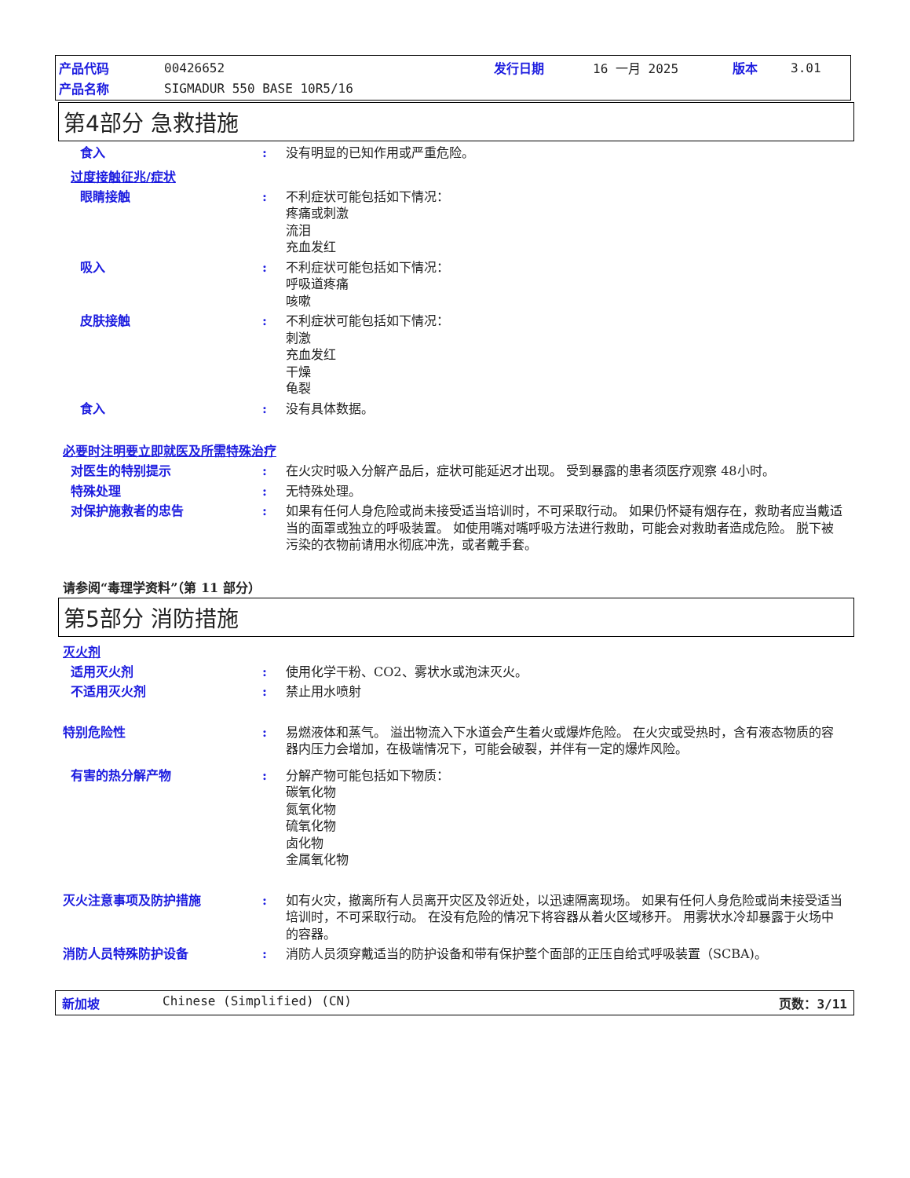产品代码 00426652 发行日期 16 一月 2025 版本 3.01
产品名称 SIGMADUR 550 BASE 10R5/16
第4部分 急救措施
食入 : 没有明显的已知作用或严重危险。
过度接触征兆/症状
眼睛接触 : 不利症状可能包括如下情况：
疼痛或刺激
流泪
充血发红
吸入 : 不利症状可能包括如下情况：
呼吸道疼痛
咳嗽
皮肤接触 : 不利症状可能包括如下情况：
刺激
充血发红
干燥
龟裂
食入 : 没有具体数据。
必要时注明要立即就医及所需特殊治疗
对医生的特别提示 : 在火灾时吸入分解产品后，症状可能延迟才出现。 受到暴露的患者须医疗观察 48小时。
特殊处理 : 无特殊处理。
对保护施救者的忠告 : 如果有任何人身危险或尚未接受适当培训时，不可采取行动。 如果仍怀疑有烟存在，救助者应当戴适当的面罩或独立的呼吸装置。 如使用嘴对嘴呼吸方法进行救助，可能会对救助者造成危险。 脱下被污染的衣物前请用水彻底冲洗，或者戴手套。
请参阅“毒理学资料”（第 11 部分）
第5部分 消防措施
灭火剂
适用灭火剂 : 使用化学干粉、CO2、雾状水或泡沫灭火。
不适用灭火剂 : 禁止用水喷射
特别危险性 : 易燃液体和蒸气。 溢出物流入下水道会产生着火或爆炸危险。 在火灾或受热时，含有液态物质的容器内压力会增加，在极端情况下，可能会破裂，并伴有一定的爆炸风险。
有害的热分解产物 : 分解产物可能包括如下物质：
碳氧化物
氮氧化物
硫氧化物
卤化物
金属氧化物
灭火注意事项及防护措施 : 如有火灾，撤离所有人员离开灾区及邻近处，以迅速隔离现场。 如果有任何人身危险或尚未接受适当培训时，不可采取行动。 在没有危险的情况下将容器从着火区域移开。 用雾状水冷却暴露于火场中的容器。
消防人员特殊防护设备 : 消防人员须穿戴适当的防护设备和带有保护整个面部的正压自给式呼吸装置（SCBA)。
新加坡 Chinese (Simplified) (CN) 页数：3/11